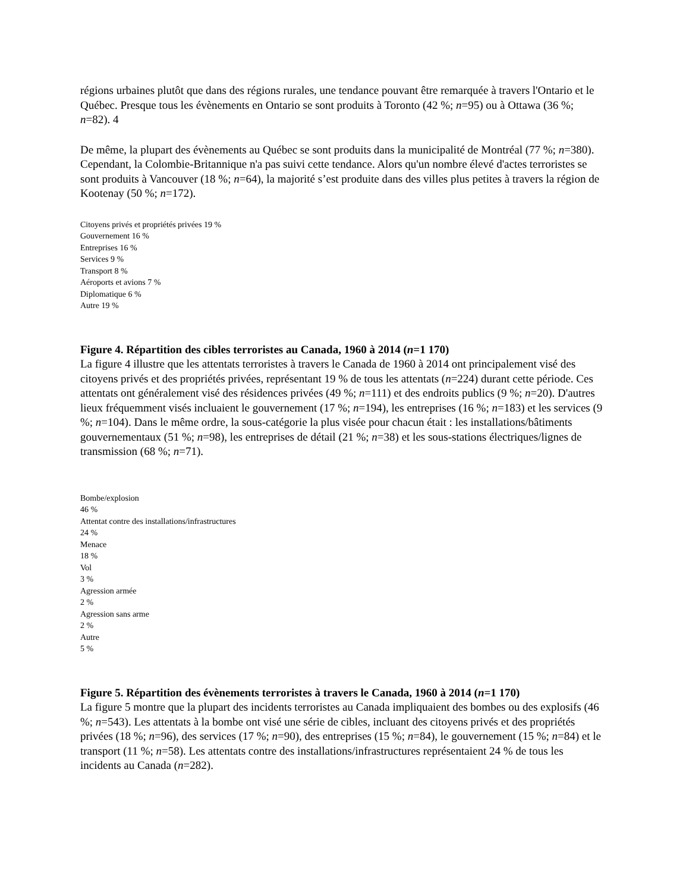régions urbaines plutôt que dans des régions rurales, une tendance pouvant être remarquée à travers l'Ontario et le Québec. Presque tous les évènements en Ontario se sont produits à Toronto (42 %; n=95) ou à Ottawa (36 %; n=82). 4
De même, la plupart des évènements au Québec se sont produits dans la municipalité de Montréal (77 %; n=380). Cependant, la Colombie-Britannique n'a pas suivi cette tendance. Alors qu'un nombre élevé d'actes terroristes se sont produits à Vancouver (18 %; n=64), la majorité s’est produite dans des villes plus petites à travers la région de Kootenay (50 %; n=172).
Citoyens privés et propriétés privées 19 %
Gouvernement 16 %
Entreprises 16 %
Services 9 %
Transport 8 %
Aéroports et avions 7 %
Diplomatique 6 %
Autre 19 %
Figure 4. Répartition des cibles terroristes au Canada, 1960 à 2014 (n=1 170)
La figure 4 illustre que les attentats terroristes à travers le Canada de 1960 à 2014 ont principalement visé des citoyens privés et des propriétés privées, représentant 19 % de tous les attentats (n=224) durant cette période. Ces attentats ont généralement visé des résidences privées (49 %; n=111) et des endroits publics (9 %; n=20). D'autres lieux fréquemment visés incluaient le gouvernement (17 %; n=194), les entreprises (16 %; n=183) et les services (9 %; n=104). Dans le même ordre, la sous-catégorie la plus visée pour chacun était : les installations/bâtiments gouvernementaux (51 %; n=98), les entreprises de détail (21 %; n=38) et les sous-stations électriques/lignes de transmission (68 %; n=71).
Bombe/explosion
46 %
Attentat contre des installations/infrastructures
24 %
Menace
18 %
Vol
3 %
Agression armée
2 %
Agression sans arme
2 %
Autre
5 %
Figure 5. Répartition des évènements terroristes à travers le Canada, 1960 à 2014 (n=1 170)
La figure 5 montre que la plupart des incidents terroristes au Canada impliquaient des bombes ou des explosifs (46 %; n=543). Les attentats à la bombe ont visé une série de cibles, incluant des citoyens privés et des propriétés privées (18 %; n=96), des services (17 %; n=90), des entreprises (15 %; n=84), le gouvernement (15 %; n=84) et le transport (11 %; n=58). Les attentats contre des installations/infrastructures représentaient 24 % de tous les incidents au Canada (n=282).